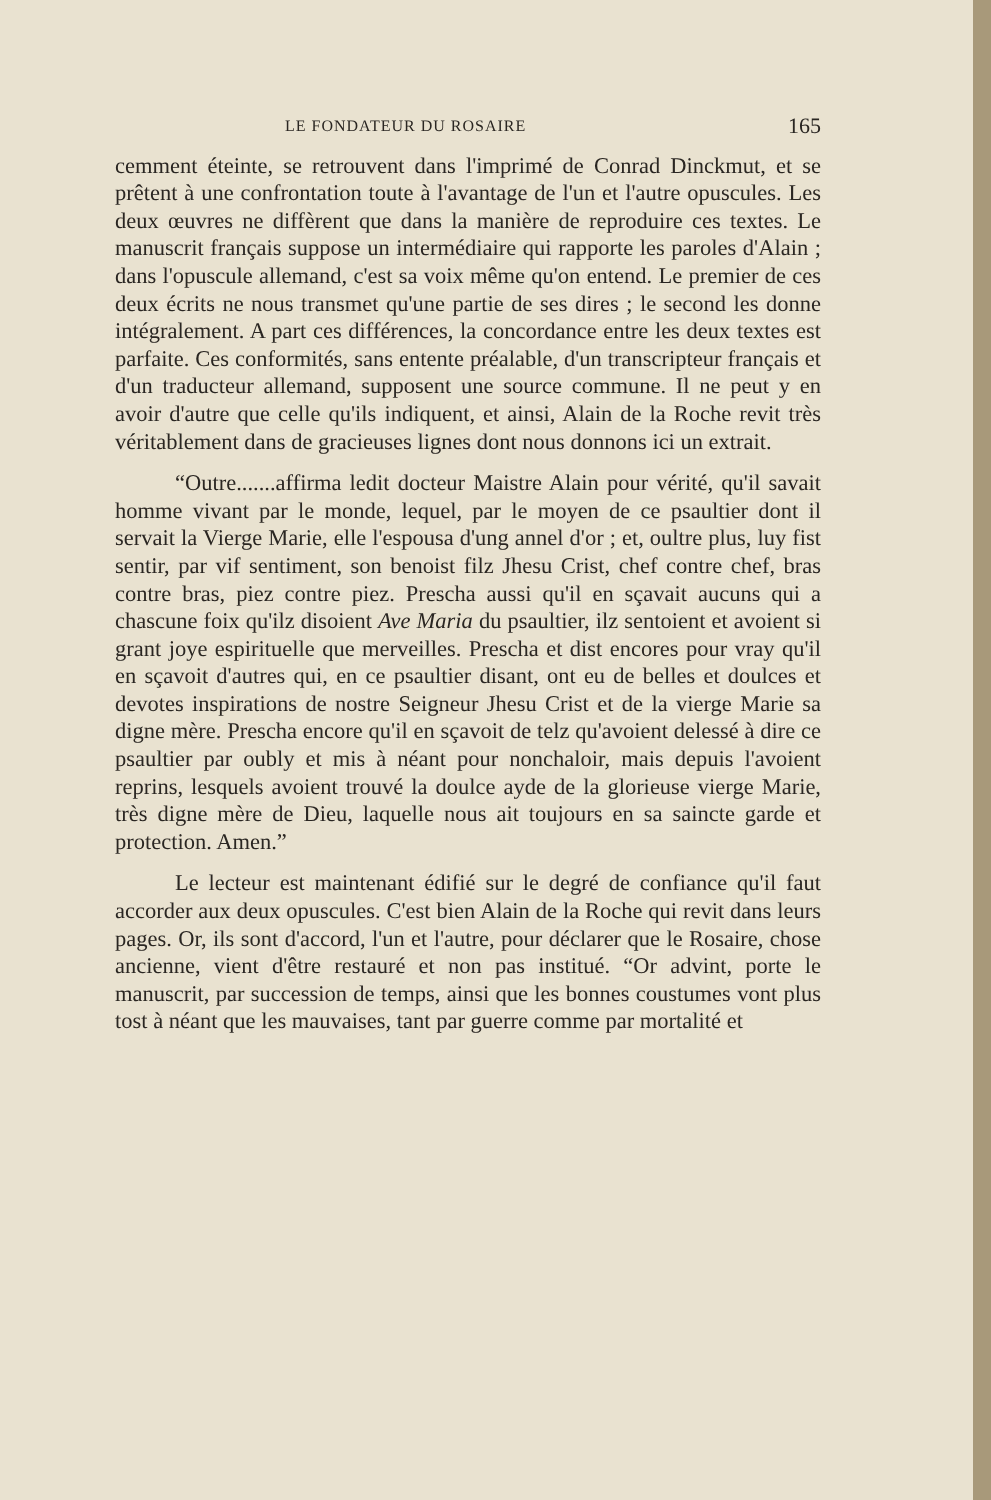LE FONDATEUR DU ROSAIRE 165
cemment éteinte, se retrouvent dans l'imprimé de Conrad Dinckmut, et se prêtent à une confrontation toute à l'avantage de l'un et l'autre opuscules. Les deux œuvres ne diffèrent que dans la manière de reproduire ces textes. Le manuscrit français suppose un intermédiaire qui rapporte les paroles d'Alain ; dans l'opuscule allemand, c'est sa voix même qu'on entend. Le premier de ces deux écrits ne nous transmet qu'une partie de ses dires ; le second les donne intégralement. A part ces différences, la concordance entre les deux textes est parfaite. Ces conformités, sans entente préalable, d'un transcripteur français et d'un traducteur allemand, supposent une source commune. Il ne peut y en avoir d'autre que celle qu'ils indiquent, et ainsi, Alain de la Roche revit très véritablement dans de gracieuses lignes dont nous donnons ici un extrait.
“Outre.......affirma ledit docteur Maistre Alain pour vérité, qu'il savait homme vivant par le monde, lequel, par le moyen de ce psaultier dont il servait la Vierge Marie, elle l'espousa d'ung annel d'or ; et, oultre plus, luy fist sentir, par vif sentiment, son benoist filz Jhesu Crist, chef contre chef, bras contre bras, piez contre piez. Prescha aussi qu'il en sçavait aucuns qui a chascune foix qu'ilz disoient Ave Maria du psaultier, ilz sentoient et avoient si grant joye espirituelle que merveilles. Prescha et dist encores pour vray qu'il en sçavoit d'autres qui, en ce psaultier disant, ont eu de belles et doulces et devotes inspirations de nostre Seigneur Jhesu Crist et de la vierge Marie sa digne mère. Prescha encore qu'il en sçavoit de telz qu'avoient delessé à dire ce psaultier par oubly et mis à néant pour nonchaloir, mais depuis l'avoient reprins, lesquels avoient trouvé la doulce ayde de la glorieuse vierge Marie, très digne mère de Dieu, laquelle nous ait toujours en sa saincte garde et protection. Amen.”
Le lecteur est maintenant édifié sur le degré de confiance qu'il faut accorder aux deux opuscules. C'est bien Alain de la Roche qui revit dans leurs pages. Or, ils sont d'accord, l'un et l'autre, pour déclarer que le Rosaire, chose ancienne, vient d'être restauré et non pas institué. “Or advint, porte le manuscrit, par succession de temps, ainsi que les bonnes coustumes vont plus tost à néant que les mauvaises, tant par guerre comme par mortalité et